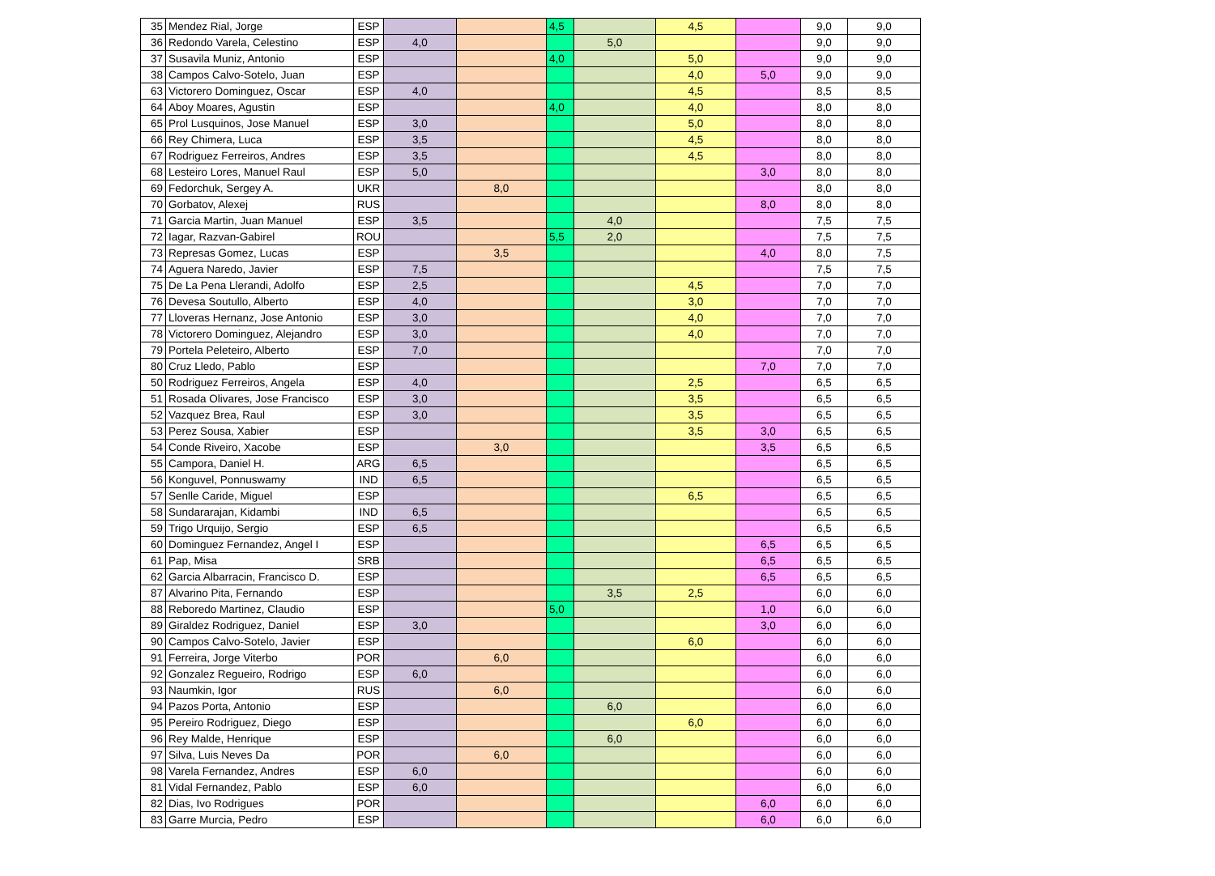| 35 | Mendez Rial, Jorge | ESP | | | 4,5 | | 4,5 | | 9,0 | 9,0 |
| 36 | Redondo Varela, Celestino | ESP | 4,0 | | | 5,0 | | | 9,0 | 9,0 |
| 37 | Susavila Muniz, Antonio | ESP | | | 4,0 | | 5,0 | | 9,0 | 9,0 |
| 38 | Campos Calvo-Sotelo, Juan | ESP | | | | | 4,0 | 5,0 | 9,0 | 9,0 |
| 63 | Victorero Dominguez, Oscar | ESP | 4,0 | | | | 4,5 | | 8,5 | 8,5 |
| 64 | Aboy Moares, Agustin | ESP | | | 4,0 | | 4,0 | | 8,0 | 8,0 |
| 65 | Prol Lusquinos, Jose Manuel | ESP | 3,0 | | | | 5,0 | | 8,0 | 8,0 |
| 66 | Rey Chimera, Luca | ESP | 3,5 | | | | 4,5 | | 8,0 | 8,0 |
| 67 | Rodriguez Ferreiros, Andres | ESP | 3,5 | | | | 4,5 | | 8,0 | 8,0 |
| 68 | Lesteiro Lores, Manuel Raul | ESP | 5,0 | | | | | 3,0 | 8,0 | 8,0 |
| 69 | Fedorchuk, Sergey A. | UKR | | 8,0 | | | | | 8,0 | 8,0 |
| 70 | Gorbatov, Alexej | RUS | | | | | | 8,0 | 8,0 | 8,0 |
| 71 | Garcia Martin, Juan Manuel | ESP | 3,5 | | | 4,0 | | | 7,5 | 7,5 |
| 72 | Iagar, Razvan-Gabirel | ROU | | | 5,5 | 2,0 | | | 7,5 | 7,5 |
| 73 | Represas Gomez, Lucas | ESP | | 3,5 | | | | 4,0 | 8,0 | 7,5 |
| 74 | Aguera Naredo, Javier | ESP | 7,5 | | | | | | 7,5 | 7,5 |
| 75 | De La Pena Llerandi, Adolfo | ESP | 2,5 | | | | 4,5 | | 7,0 | 7,0 |
| 76 | Devesa Soutullo, Alberto | ESP | 4,0 | | | | 3,0 | | 7,0 | 7,0 |
| 77 | Lloveras Hernanz, Jose Antonio | ESP | 3,0 | | | | 4,0 | | 7,0 | 7,0 |
| 78 | Victorero Dominguez, Alejandro | ESP | 3,0 | | | | 4,0 | | 7,0 | 7,0 |
| 79 | Portela Peleteiro, Alberto | ESP | 7,0 | | | | | | 7,0 | 7,0 |
| 80 | Cruz Lledo, Pablo | ESP | | | | | | 7,0 | 7,0 | 7,0 |
| 50 | Rodriguez Ferreiros, Angela | ESP | 4,0 | | | | 2,5 | | 6,5 | 6,5 |
| 51 | Rosada Olivares, Jose Francisco | ESP | 3,0 | | | | 3,5 | | 6,5 | 6,5 |
| 52 | Vazquez Brea, Raul | ESP | 3,0 | | | | 3,5 | | 6,5 | 6,5 |
| 53 | Perez Sousa, Xabier | ESP | | | | | 3,5 | 3,0 | 6,5 | 6,5 |
| 54 | Conde Riveiro, Xacobe | ESP | | 3,0 | | | | 3,5 | 6,5 | 6,5 |
| 55 | Campora, Daniel H. | ARG | 6,5 | | | | | | 6,5 | 6,5 |
| 56 | Konguvel, Ponnuswamy | IND | 6,5 | | | | | | 6,5 | 6,5 |
| 57 | Senlle Caride, Miguel | ESP | | | | | 6,5 | | 6,5 | 6,5 |
| 58 | Sundararajan, Kidambi | IND | 6,5 | | | | | | 6,5 | 6,5 |
| 59 | Trigo Urquijo, Sergio | ESP | 6,5 | | | | | | 6,5 | 6,5 |
| 60 | Dominguez Fernandez, Angel I | ESP | | | | | | 6,5 | 6,5 | 6,5 |
| 61 | Pap, Misa | SRB | | | | | | 6,5 | 6,5 | 6,5 |
| 62 | Garcia Albarracin, Francisco D. | ESP | | | | | | 6,5 | 6,5 | 6,5 |
| 87 | Alvarino Pita, Fernando | ESP | | | | 3,5 | 2,5 | | 6,0 | 6,0 |
| 88 | Reboredo Martinez, Claudio | ESP | | | 5,0 | | | 1,0 | 6,0 | 6,0 |
| 89 | Giraldez Rodriguez, Daniel | ESP | 3,0 | | | | | 3,0 | 6,0 | 6,0 |
| 90 | Campos Calvo-Sotelo, Javier | ESP | | | | | 6,0 | | 6,0 | 6,0 |
| 91 | Ferreira, Jorge Viterbo | POR | | 6,0 | | | | | 6,0 | 6,0 |
| 92 | Gonzalez Regueiro, Rodrigo | ESP | 6,0 | | | | | | 6,0 | 6,0 |
| 93 | Naumkin, Igor | RUS | | 6,0 | | | | | 6,0 | 6,0 |
| 94 | Pazos Porta, Antonio | ESP | | | | 6,0 | | | 6,0 | 6,0 |
| 95 | Pereiro Rodriguez, Diego | ESP | | | | | 6,0 | | 6,0 | 6,0 |
| 96 | Rey Malde, Henrique | ESP | | | | 6,0 | | | 6,0 | 6,0 |
| 97 | Silva, Luis Neves Da | POR | | 6,0 | | | | | 6,0 | 6,0 |
| 98 | Varela Fernandez, Andres | ESP | 6,0 | | | | | | 6,0 | 6,0 |
| 81 | Vidal Fernandez, Pablo | ESP | 6,0 | | | | | | 6,0 | 6,0 |
| 82 | Dias, Ivo Rodrigues | POR | | | | | | 6,0 | 6,0 | 6,0 |
| 83 | Garre Murcia, Pedro | ESP | | | | | | 6,0 | 6,0 | 6,0 |